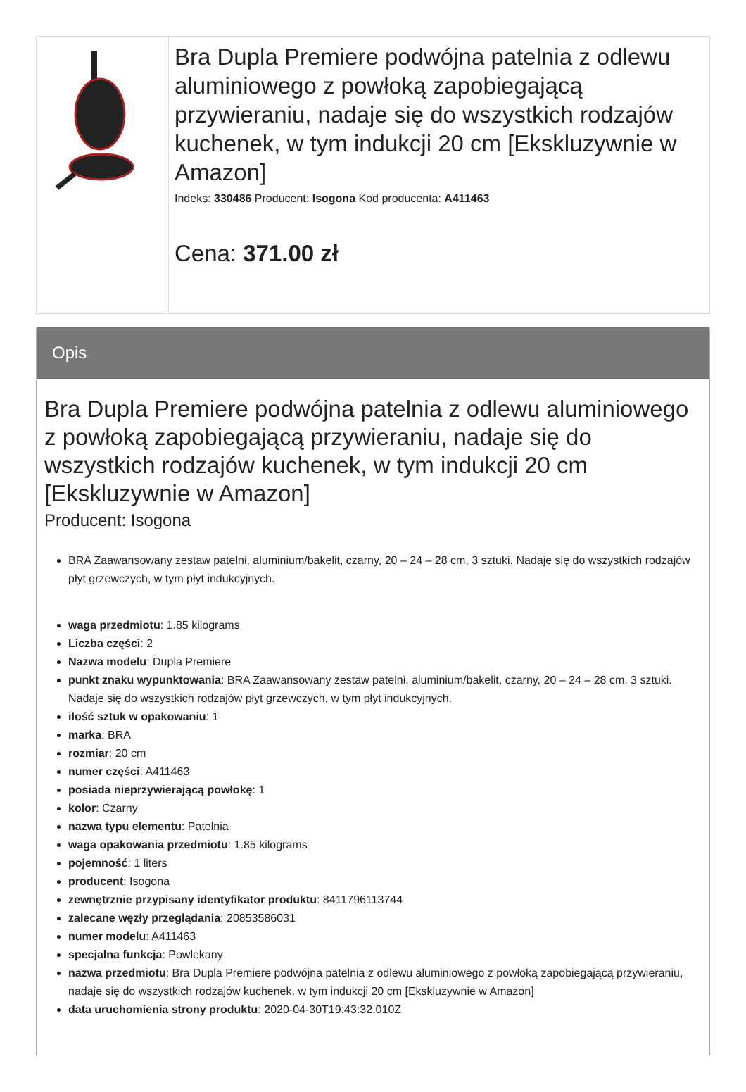Bra Dupla Premiere podwójna patelnia z odlewu aluminiowego z powłoką zapobiegającą przywieraniu, nadaje się do wszystkich rodzajów kuchenek, w tym indukcji 20 cm [Ekskluzywnie w Amazon]
Indeks: 330486 Producent: Isogona Kod producenta: A411463
Cena: 371.00 zł
Opis
Bra Dupla Premiere podwójna patelnia z odlewu aluminiowego z powłoką zapobiegającą przywieraniu, nadaje się do wszystkich rodzajów kuchenek, w tym indukcji 20 cm [Ekskluzywnie w Amazon]
Producent: Isogona
BRA Zaawansowany zestaw patelni, aluminium/bakelit, czarny, 20 – 24 – 28 cm, 3 sztuki. Nadaje się do wszystkich rodzajów płyt grzewczych, w tym płyt indukcyjnych.
waga przedmiotu: 1.85 kilograms
Liczba części: 2
Nazwa modelu: Dupla Premiere
punkt znaku wypunktowania: BRA Zaawansowany zestaw patelni, aluminium/bakelit, czarny, 20 – 24 – 28 cm, 3 sztuki. Nadaje się do wszystkich rodzajów płyt grzewczych, w tym płyt indukcyjnych.
ilość sztuk w opakowaniu: 1
marka: BRA
rozmiar: 20 cm
numer części: A411463
posiada nieprzywierającą powłokę: 1
kolor: Czarny
nazwa typu elementu: Patelnia
waga opakowania przedmiotu: 1.85 kilograms
pojemność: 1 liters
producent: Isogona
zewnętrznie przypisany identyfikator produktu: 8411796113744
zalecane węzły przeglądania: 20853586031
numer modelu: A411463
specjalna funkcja: Powlekany
nazwa przedmiotu: Bra Dupla Premiere podwójna patelnia z odlewu aluminiowego z powłoką zapobiegającą przywieraniu, nadaje się do wszystkich rodzajów kuchenek, w tym indukcji 20 cm [Ekskluzywnie w Amazon]
data uruchomienia strony produktu: 2020-04-30T19:43:32.010Z